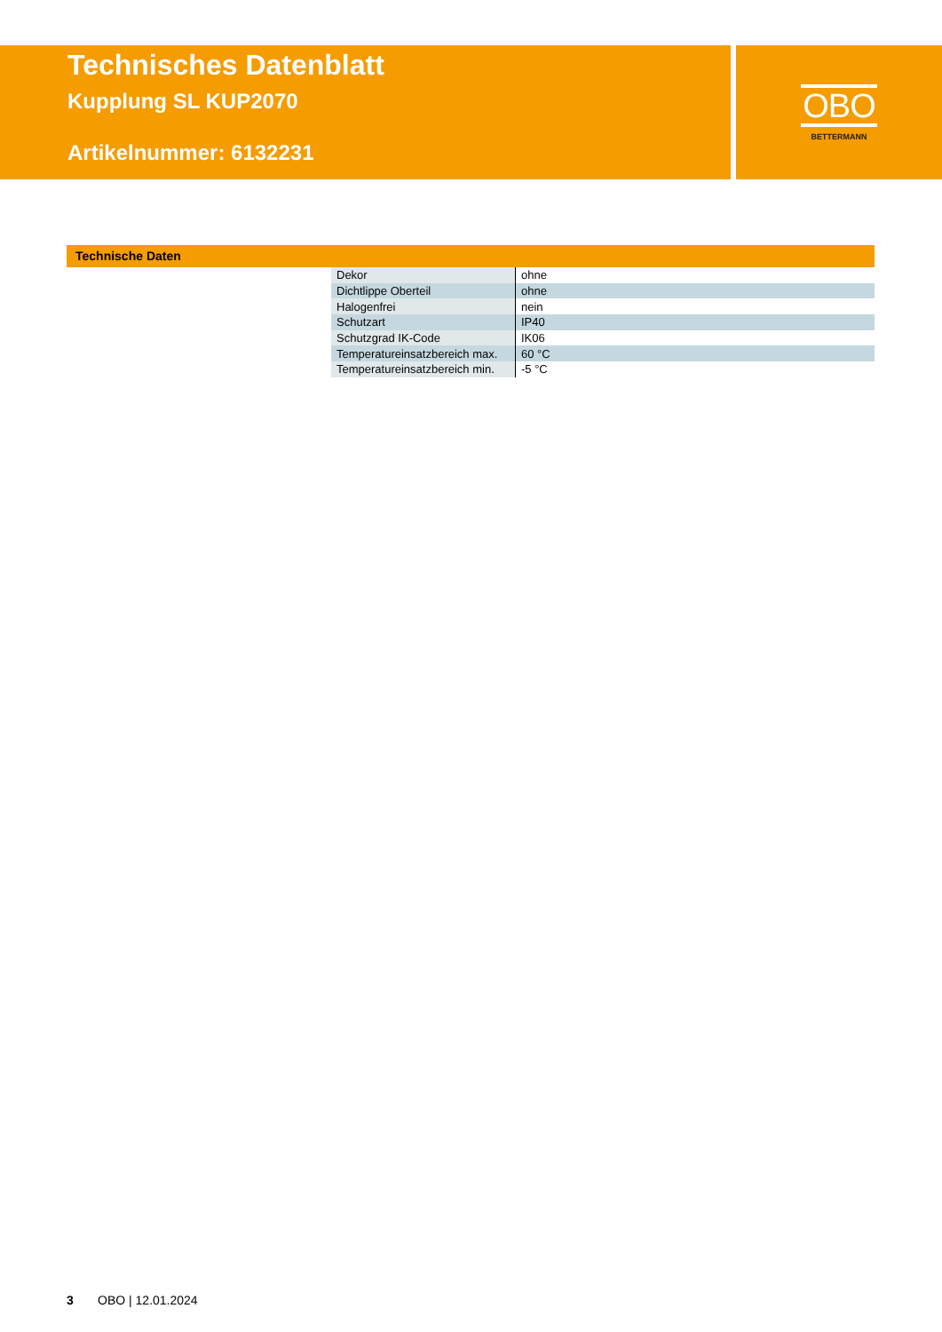Technisches Datenblatt
Kupplung SL KUP2070
Artikelnummer: 6132231
OBO
BETTERMANN
Technische Daten
| Dekor | ohne |
| Dichtlippe Oberteil | ohne |
| Halogenfrei | nein |
| Schutzart | IP40 |
| Schutzgrad IK-Code | IK06 |
| Temperatureinsatzbereich max. | 60 °C |
| Temperatureinsatzbereich min. | -5 °C |
3 OBO | 12.01.2024